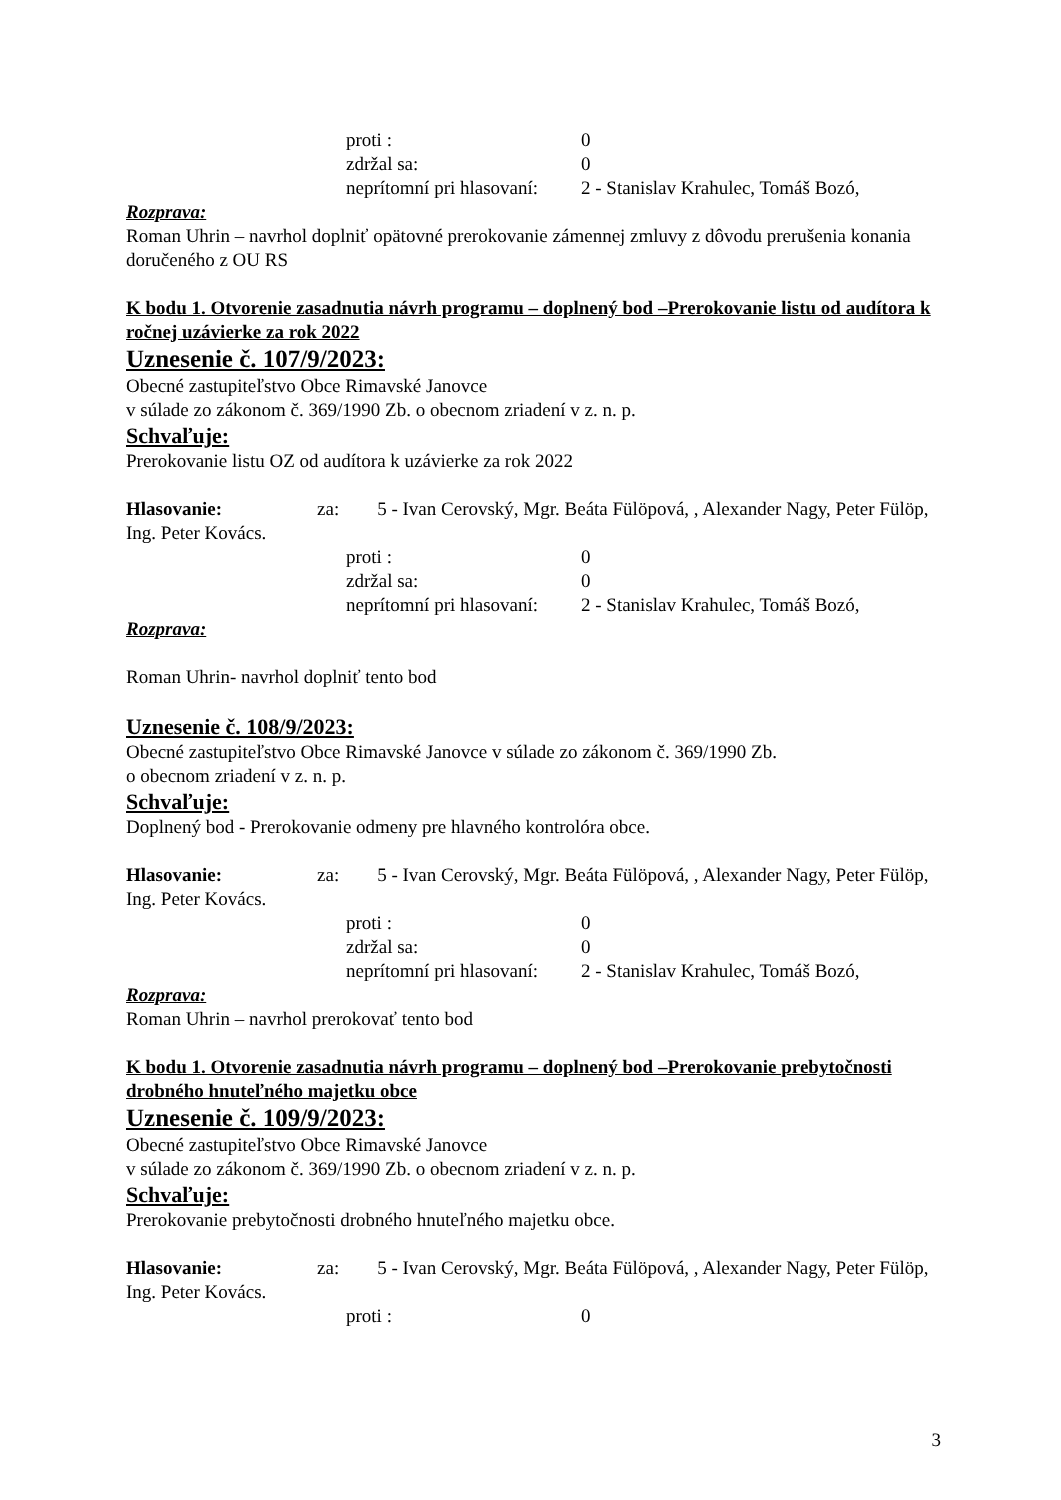proti : 0
zdržal sa: 0
neprítomní pri hlasovaní: 2 - Stanislav Krahulec, Tomáš Bozó,
Rozprava:
Roman Uhrin – navrhol doplniť opätovné prerokovanie zámennej zmluvy z dôvodu prerušenia konania doručeného z OU RS
K bodu 1. Otvorenie zasadnutia návrh programu – doplnený bod –Prerokovanie listu od audítora k ročnej uzávierke za rok 2022
Uznesenie č. 107/9/2023:
Obecné zastupiteľstvo Obce Rimavské Janovce
v súlade zo zákonom č. 369/1990 Zb. o obecnom zriadení v z. n. p.
Schvaľuje:
Prerokovanie listu OZ od audítora k uzávierke za rok 2022
Hlasovanie: za: 5 - Ivan Cerovský, Mgr. Beáta Fülöpová, , Alexander Nagy, Peter Fülöp, Ing. Peter Kovács.
proti : 0
zdržal sa: 0
neprítomní pri hlasovaní: 2 - Stanislav Krahulec, Tomáš Bozó,
Rozprava:
Roman Uhrin- navrhol doplniť tento bod
Uznesenie č. 108/9/2023:
Obecné zastupiteľstvo Obce Rimavské Janovce v súlade zo zákonom č. 369/1990 Zb.
o obecnom zriadení v z. n. p.
Schvaľuje:
Doplnený bod - Prerokovanie odmeny pre hlavného kontrolóra obce.
Hlasovanie: za: 5 - Ivan Cerovský, Mgr. Beáta Fülöpová, , Alexander Nagy, Peter Fülöp, Ing. Peter Kovács.
proti : 0
zdržal sa: 0
neprítomní pri hlasovaní: 2 - Stanislav Krahulec, Tomáš Bozó,
Rozprava:
Roman Uhrin – navrhol prerokovať tento bod
K bodu 1. Otvorenie zasadnutia návrh programu – doplnený bod –Prerokovanie prebytočnosti drobného hnuteľného majetku obce
Uznesenie č. 109/9/2023:
Obecné zastupiteľstvo Obce Rimavské Janovce
v súlade zo zákonom č. 369/1990 Zb. o obecnom zriadení v z. n. p.
Schvaľuje:
Prerokovanie prebytočnosti drobného hnuteľného majetku obce.
Hlasovanie: za: 5 - Ivan Cerovský, Mgr. Beáta Fülöpová, , Alexander Nagy, Peter Fülöp, Ing. Peter Kovács.
proti : 0
3